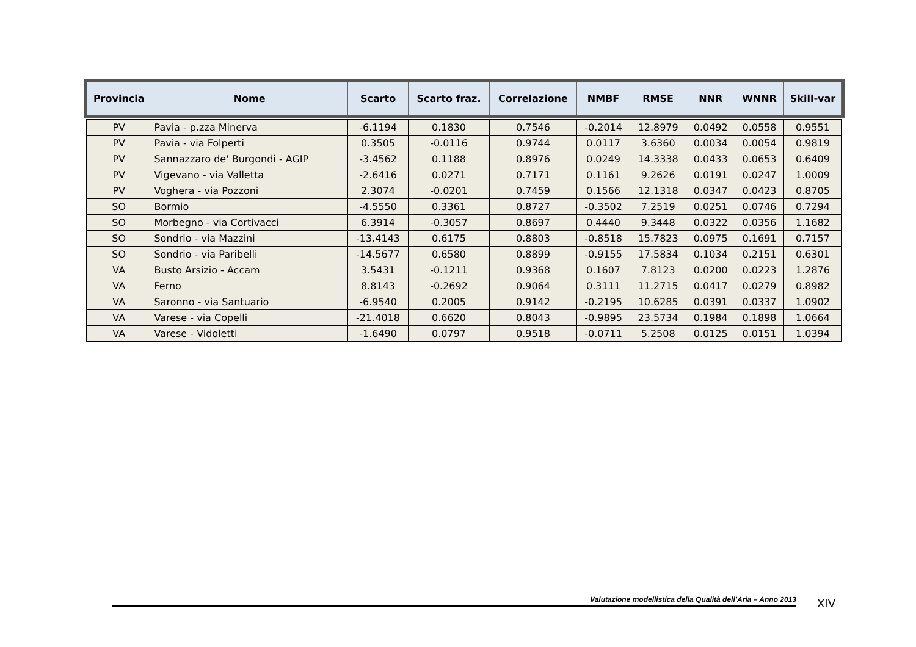| Provincia | Nome | Scarto | Scarto fraz. | Correlazione | NMBF | RMSE | NNR | WNNR | Skill-var |
| --- | --- | --- | --- | --- | --- | --- | --- | --- | --- |
| PV | Pavia - p.zza Minerva | -6.1194 | 0.1830 | 0.7546 | -0.2014 | 12.8979 | 0.0492 | 0.0558 | 0.9551 |
| PV | Pavia - via Folperti | 0.3505 | -0.0116 | 0.9744 | 0.0117 | 3.6360 | 0.0034 | 0.0054 | 0.9819 |
| PV | Sannazzaro de' Burgondi - AGIP | -3.4562 | 0.1188 | 0.8976 | 0.0249 | 14.3338 | 0.0433 | 0.0653 | 0.6409 |
| PV | Vigevano - via Valletta | -2.6416 | 0.0271 | 0.7171 | 0.1161 | 9.2626 | 0.0191 | 0.0247 | 1.0009 |
| PV | Voghera - via Pozzoni | 2.3074 | -0.0201 | 0.7459 | 0.1566 | 12.1318 | 0.0347 | 0.0423 | 0.8705 |
| SO | Bormio | -4.5550 | 0.3361 | 0.8727 | -0.3502 | 7.2519 | 0.0251 | 0.0746 | 0.7294 |
| SO | Morbegno - via Cortivacci | 6.3914 | -0.3057 | 0.8697 | 0.4440 | 9.3448 | 0.0322 | 0.0356 | 1.1682 |
| SO | Sondrio - via Mazzini | -13.4143 | 0.6175 | 0.8803 | -0.8518 | 15.7823 | 0.0975 | 0.1691 | 0.7157 |
| SO | Sondrio - via Paribelli | -14.5677 | 0.6580 | 0.8899 | -0.9155 | 17.5834 | 0.1034 | 0.2151 | 0.6301 |
| VA | Busto Arsizio - Accam | 3.5431 | -0.1211 | 0.9368 | 0.1607 | 7.8123 | 0.0200 | 0.0223 | 1.2876 |
| VA | Ferno | 8.8143 | -0.2692 | 0.9064 | 0.3111 | 11.2715 | 0.0417 | 0.0279 | 0.8982 |
| VA | Saronno - via Santuario | -6.9540 | 0.2005 | 0.9142 | -0.2195 | 10.6285 | 0.0391 | 0.0337 | 1.0902 |
| VA | Varese - via Copelli | -21.4018 | 0.6620 | 0.8043 | -0.9895 | 23.5734 | 0.1984 | 0.1898 | 1.0664 |
| VA | Varese - Vidoletti | -1.6490 | 0.0797 | 0.9518 | -0.0711 | 5.2508 | 0.0125 | 0.0151 | 1.0394 |
Valutazione modellistica della Qualità dell’Aria – Anno 2013 XIV